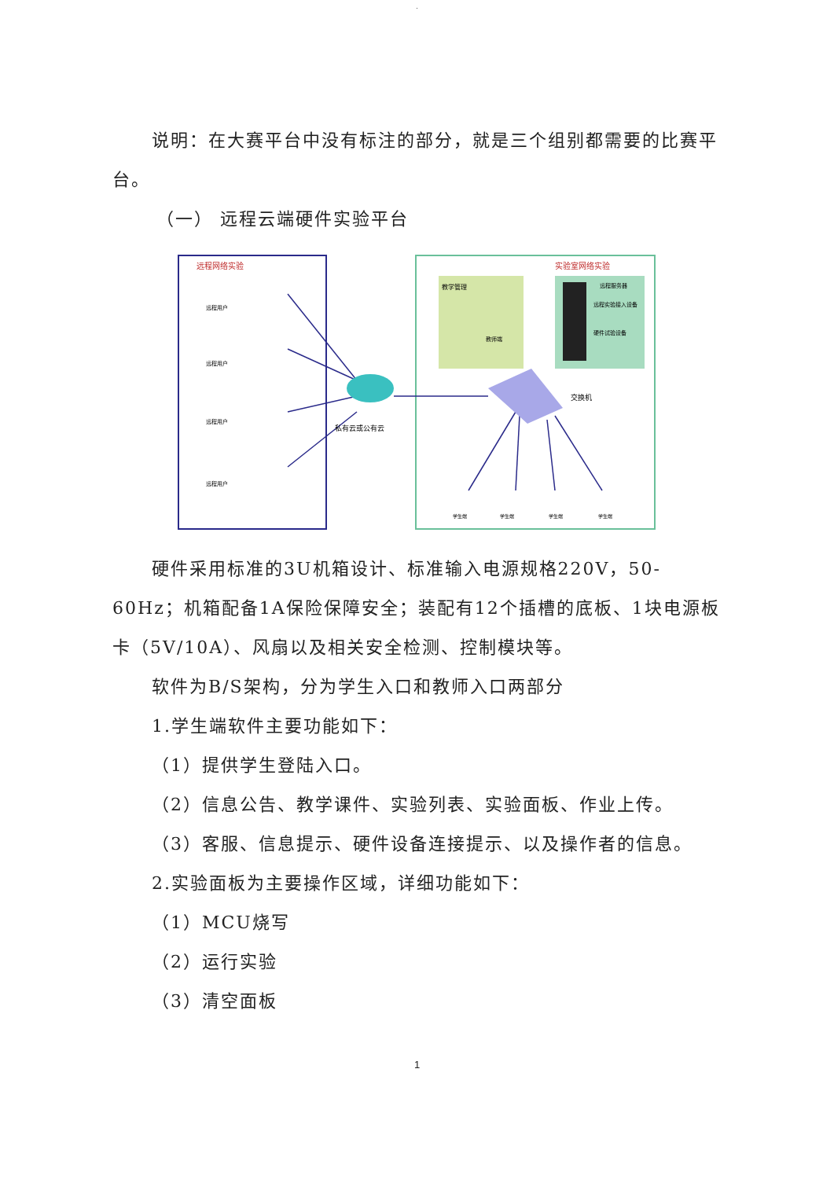.
说明：在大赛平台中没有标注的部分，就是三个组别都需要的比赛平台。
（一） 远程云端硬件实验平台
远程网络实验
实验室网络实验
教学管理
教师端
远程服务器
远程实验接入设备
硬件试验设备
远程用户
远程用户
远程用户
远程用户
私有云或公有云
交换机
学生端
学生端
学生端
学生端
硬件采用标准的3U机箱设计、标准输入电源规格220V，50-60Hz；机箱配备1A保险保障安全；装配有12个插槽的底板、1块电源板卡（5V/10A）、风扇以及相关安全检测、控制模块等。
软件为B/S架构，分为学生入口和教师入口两部分
1.学生端软件主要功能如下：
（1）提供学生登陆入口。
（2）信息公告、教学课件、实验列表、实验面板、作业上传。
（3）客服、信息提示、硬件设备连接提示、以及操作者的信息。
2.实验面板为主要操作区域，详细功能如下：
（1）MCU烧写
（2）运行实验
（3）清空面板
1